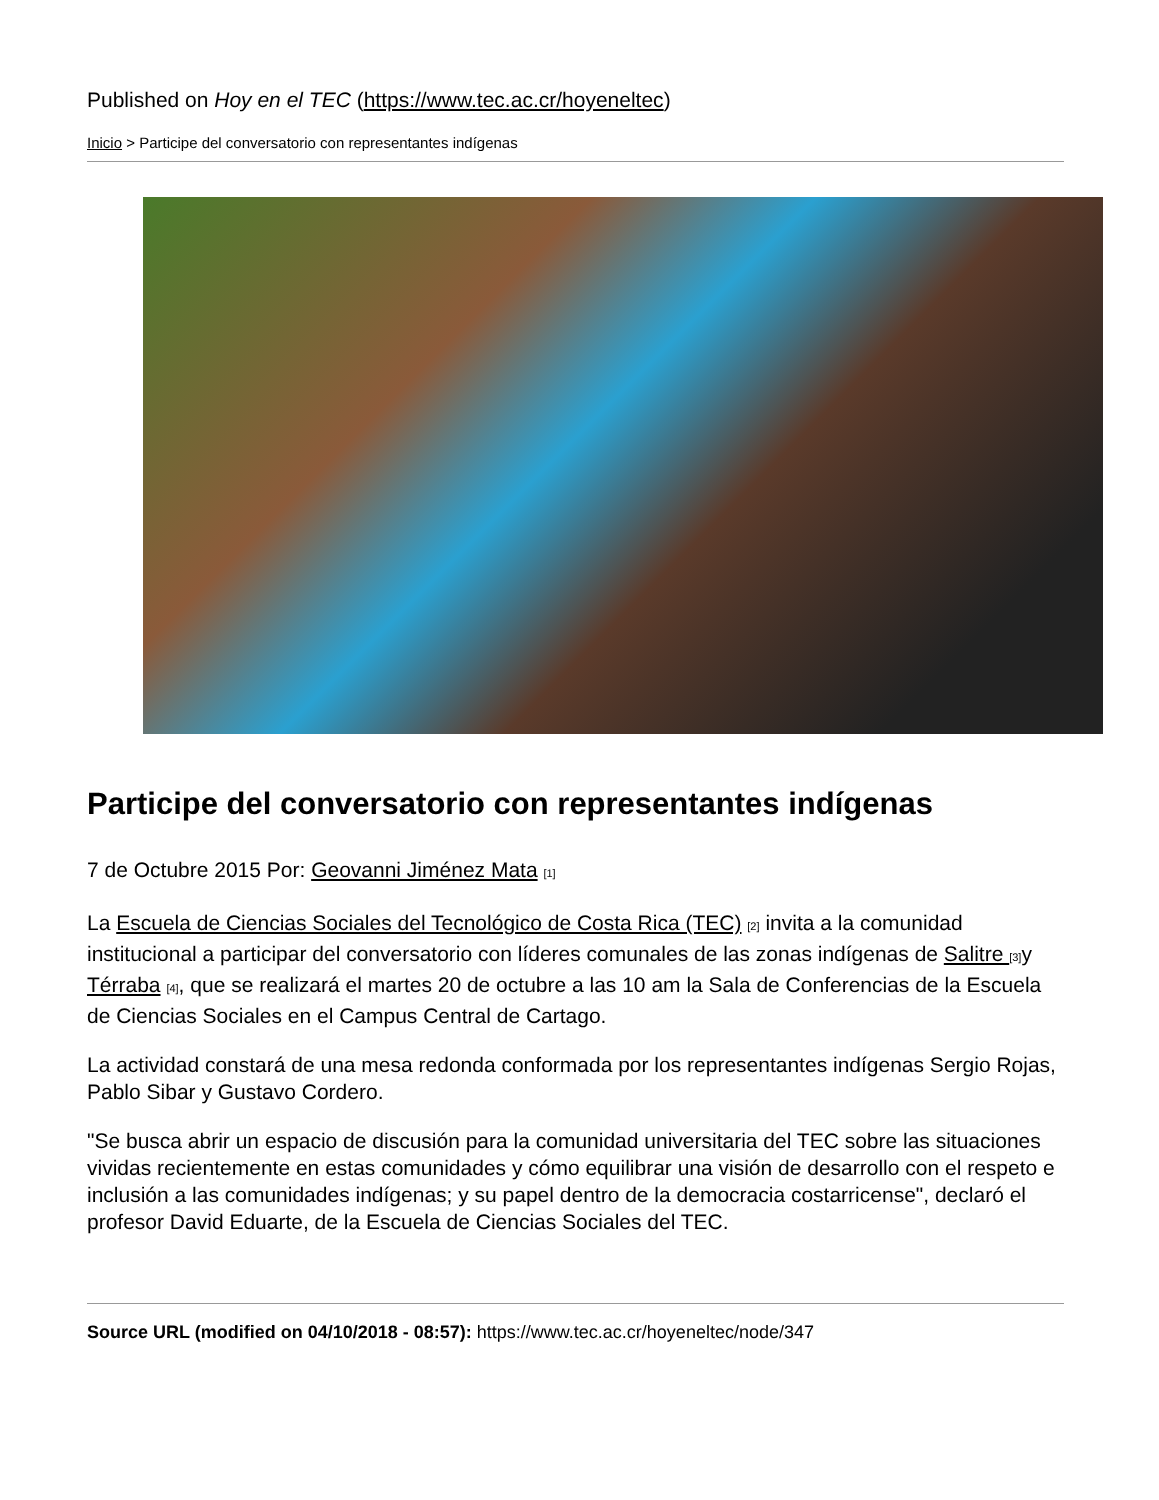Published on Hoy en el TEC (https://www.tec.ac.cr/hoyeneltec)
Inicio > Participe del conversatorio con representantes indígenas
Participe del conversatorio con representantes indígenas
7 de Octubre 2015 Por: Geovanni Jiménez Mata <sup>[1]</sup>
La Escuela de Ciencias Sociales del Tecnológico de Costa Rica (TEC) <sup>[2]</sup> invita a la comunidad institucional a participar del conversatorio con líderes comunales de las zonas indígenas de Salitre <sup>[3]</sup>y Térraba <sup>[4]</sup>, que se realizará el martes 20 de octubre a las 10 am la Sala de Conferencias de la Escuela de Ciencias Sociales en el Campus Central de Cartago.
La actividad constará de una mesa redonda conformada por los representantes indígenas Sergio Rojas, Pablo Sibar y Gustavo Cordero.
"Se busca abrir un espacio de discusión para la comunidad universitaria del TEC sobre las situaciones vividas recientemente en estas comunidades y cómo equilibrar una visión de desarrollo con el respeto e inclusión a las comunidades indígenas; y su papel dentro de la democracia costarricense", declaró el profesor David Eduarte, de la Escuela de Ciencias Sociales del TEC.
Source URL (modified on 04/10/2018 - 08:57): https://www.tec.ac.cr/hoyeneltec/node/347